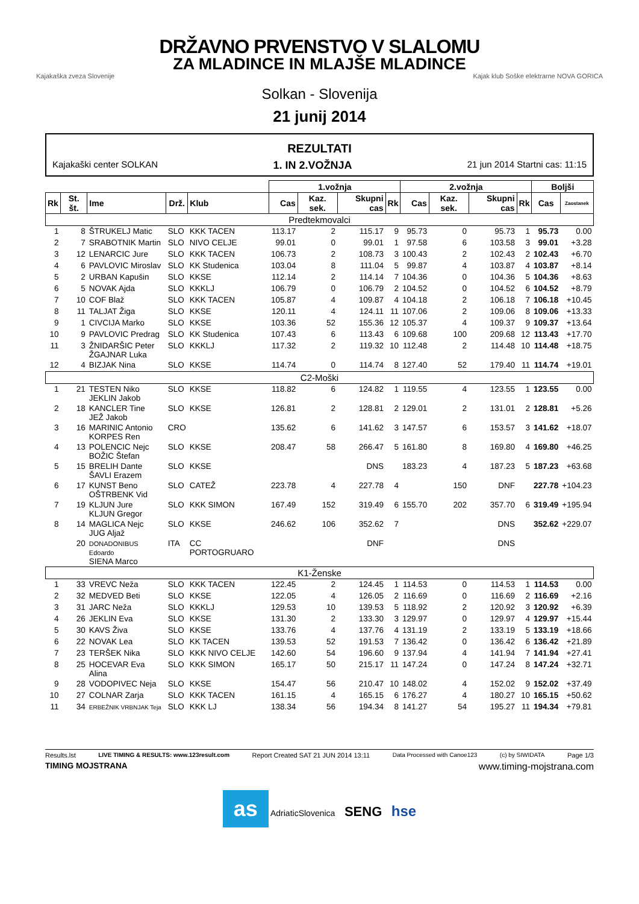DRŽAVNO PRVENSTVO V SLALOMU
ZA MLADINCE IN MLAJŠE MLADINCE
Kajakaška zveza Slovenije Kajak klub Soške elektrarne NOVA GORICA
Solkan - Slovenija
21 junij 2014
REZULTATI
Kajakaški center SOLKAN 1. IN 2.VOŽNJA 21 jun 2014 Startni cas: 11:15
| | | | | | 1.vožnja | | | | 2.vožnja | | | | Boljši | |
| --- | --- | --- | --- | --- | --- | --- | --- | --- | --- | --- | --- | --- | --- | --- |
| Rk | St. št. | Ime | Drž. | Klub | Cas | Kaz. sek. | Skupni cas | Rk | Cas | Kaz. sek. | Skupni cas | Rk | Cas | Zaostanek |
| Predtekmovalci | | | | | | | | | | | | | | |
| 1 | 8 | ŠTRUKELJ Matic | SLO | KKK TACEN | 113.17 | 2 | 115.17 | 9 | 95.73 | 0 | 95.73 | 1 | 95.73 | 0.00 |
| 2 | 7 | SRABOTNIK Martin | SLO | NIVO CELJE | 99.01 | 0 | 99.01 | 1 | 97.58 | 6 | 103.58 | 3 | 99.01 | +3.28 |
| 3 | 12 | LENARCIC Jure | SLO | KKK TACEN | 106.73 | 2 | 108.73 | 3 | 100.43 | 2 | 102.43 | 2 | 102.43 | +6.70 |
| 4 | 6 | PAVLOVIC Miroslav | SLO | KK Studenica | 103.04 | 8 | 111.04 | 5 | 99.87 | 4 | 103.87 | 4 | 103.87 | +8.14 |
| 5 | 2 | URBAN Kapušin | SLO | KKSE | 112.14 | 2 | 114.14 | 7 | 104.36 | 0 | 104.36 | 5 | 104.36 | +8.63 |
| 6 | 5 | NOVAK Ajda | SLO | KKKLJ | 106.79 | 0 | 106.79 | 2 | 104.52 | 0 | 104.52 | 6 | 104.52 | +8.79 |
| 7 | 10 | COF Blaž | SLO | KKK TACEN | 105.87 | 4 | 109.87 | 4 | 104.18 | 2 | 106.18 | 7 | 106.18 | +10.45 |
| 8 | 11 | TALJAT Žiga | SLO | KKSE | 120.11 | 4 | 124.11 | 11 | 107.06 | 2 | 109.06 | 8 | 109.06 | +13.33 |
| 9 | 1 | CIVCIJA Marko | SLO | KKSE | 103.36 | 52 | 155.36 | 12 | 105.37 | 4 | 109.37 | 9 | 109.37 | +13.64 |
| 10 | 9 | PAVLOVIC Predrag | SLO | KK Studenica | 107.43 | 6 | 113.43 | 6 | 109.68 | 100 | 209.68 | 12 | 113.43 | +17.70 |
| 11 | 3 | ŽNIDARŠIC Peter ŽGAJNAR Luka | SLO | KKKLJ | 117.32 | 2 | 119.32 | 10 | 112.48 | 2 | 114.48 | 10 | 114.48 | +18.75 |
| 12 | 4 | BIZJAK Nina | SLO | KKSE | 114.74 | 0 | 114.74 | 8 | 127.40 | 52 | 179.40 | 11 | 114.74 | +19.01 |
| C2-Moški | | | | | | | | | | | | | | |
| 1 | 21 | TESTEN Niko JEKLIN Jakob | SLO | KKSE | 118.82 | 6 | 124.82 | 1 | 119.55 | 4 | 123.55 | 1 | 123.55 | 0.00 |
| 2 | 18 | KANCLER Tine JEŽ Jakob | SLO | KKSE | 126.81 | 2 | 128.81 | 2 | 129.01 | 2 | 131.01 | 2 | 128.81 | +5.26 |
| 3 | 16 | MARINIC Antonio KORPES Ren | CRO | | 135.62 | 6 | 141.62 | 3 | 147.57 | 6 | 153.57 | 3 | 141.62 | +18.07 |
| 4 | 13 | POLENCIC Nejc BOŽIC Štefan | SLO | KKSE | 208.47 | 58 | 266.47 | 5 | 161.80 | 8 | 169.80 | 4 | 169.80 | +46.25 |
| 5 | 15 | BRELIH Dante ŠAVLI Erazem | SLO | KKSE | | | DNS | | 183.23 | 4 | 187.23 | 5 | 187.23 | +63.68 |
| 6 | 17 | KUNST Beno OŠTRBENK Vid | SLO | CATEŽ | 223.78 | 4 | 227.78 | 4 | | 150 | DNF | | 227.78 | +104.23 |
| 7 | 19 | KLJUN Jure KLJUN Gregor | SLO | KKK SIMON | 167.49 | 152 | 319.49 | 6 | 155.70 | 202 | 357.70 | 6 | 319.49 | +195.94 |
| 8 | 14 | MAGLICA Nejc JUG Aljaž | SLO | KKSE | 246.62 | 106 | 352.62 | 7 | | | DNS | | 352.62 | +229.07 |
| | 20 | DONADONIBUS Edoardo SIENA Marco | ITA | CC PORTOGRUARO | | | DNF | | | | DNS | | | |
| K1-Ženske | | | | | | | | | | | | | | |
| 1 | 33 | VREVC Neža | SLO | KKK TACEN | 122.45 | 2 | 124.45 | 1 | 114.53 | 0 | 114.53 | 1 | 114.53 | 0.00 |
| 2 | 32 | MEDVED Beti | SLO | KKSE | 122.05 | 4 | 126.05 | 2 | 116.69 | 0 | 116.69 | 2 | 116.69 | +2.16 |
| 3 | 31 | JARC Neža | SLO | KKKLJ | 129.53 | 10 | 139.53 | 5 | 118.92 | 2 | 120.92 | 3 | 120.92 | +6.39 |
| 4 | 26 | JEKLIN Eva | SLO | KKSE | 131.30 | 2 | 133.30 | 3 | 129.97 | 0 | 129.97 | 4 | 129.97 | +15.44 |
| 5 | 30 | KAVS Živa | SLO | KKSE | 133.76 | 4 | 137.76 | 4 | 131.19 | 2 | 133.19 | 5 | 133.19 | +18.66 |
| 6 | 22 | NOVAK Lea | SLO | KK TACEN | 139.53 | 52 | 191.53 | 7 | 136.42 | 0 | 136.42 | 6 | 136.42 | +21.89 |
| 7 | 23 | TERŠEK Nika | SLO | KKK NIVO CELJE | 142.60 | 54 | 196.60 | 9 | 137.94 | 4 | 141.94 | 7 | 141.94 | +27.41 |
| 8 | 25 | HOCEVAR Eva Alina | SLO | KKK SIMON | 165.17 | 50 | 215.17 | 11 | 147.24 | 0 | 147.24 | 8 | 147.24 | +32.71 |
| 9 | 28 | VODOPIVEC Neja | SLO | KKSE | 154.47 | 56 | 210.47 | 10 | 148.02 | 4 | 152.02 | 9 | 152.02 | +37.49 |
| 10 | 27 | COLNAR Zarja | SLO | KKK TACEN | 161.15 | 4 | 165.15 | 6 | 176.27 | 4 | 180.27 | 10 | 165.15 | +50.62 |
| 11 | 34 | ERBEŽNIK VRBNJAK Teja | SLO | KKK LJ | 138.34 | 56 | 194.34 | 8 | 141.27 | 54 | 195.27 | 11 | 194.34 | +79.81 |
Results.lst LIVE TIMING & RESULTS: www.123result.com Report Created SAT 21 JUN 2014 13:11 Data Processed with Canoe123 (c) by SIWIDATA Page 1/3
TIMING MOJSTRANA www.timing-mojstrana.com
as AdriaticSlovenica SENG hse